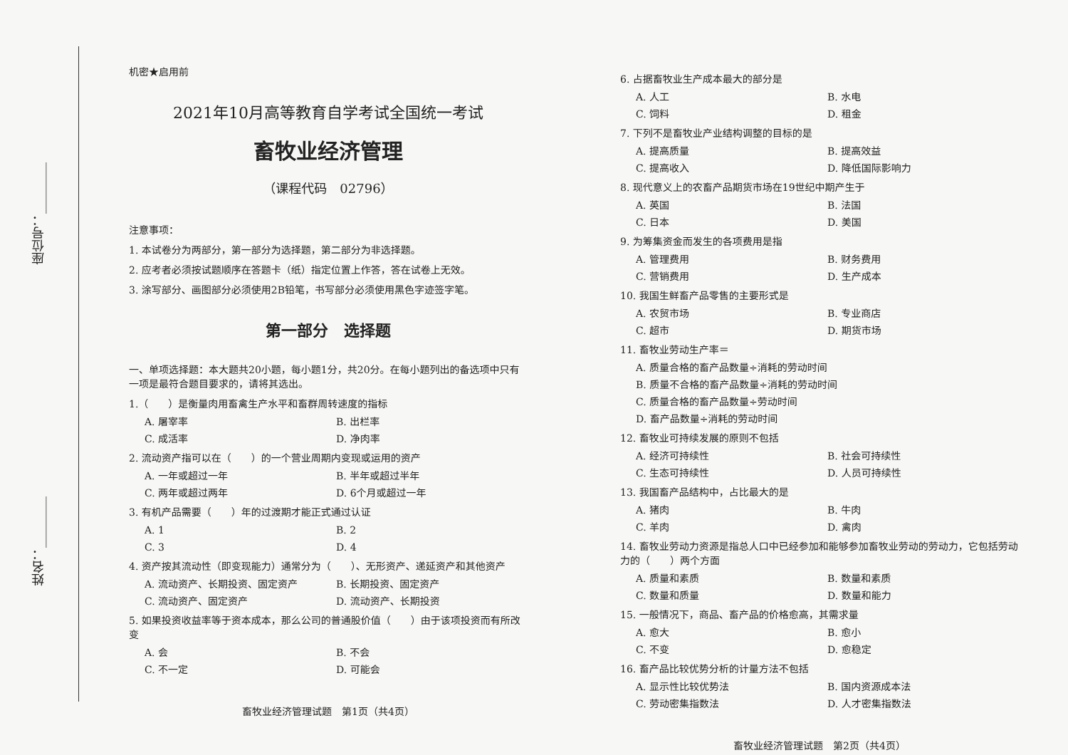座位号：________
姓名：________
机密★启用前
2021年10月高等教育自学考试全国统一考试
畜牧业经济管理
（课程代码　02796）
注意事项：
1. 本试卷分为两部分，第一部分为选择题，第二部分为非选择题。
2. 应考者必须按试题顺序在答题卡（纸）指定位置上作答，答在试卷上无效。
3. 涂写部分、画图部分必须使用2B铅笔，书写部分必须使用黑色字迹签字笔。
第一部分　选择题
一、单项选择题：本大题共20小题，每小题1分，共20分。在每小题列出的备选项中只有一项是最符合题目要求的，请将其选出。
1.（　　）是衡量肉用畜禽生产水平和畜群周转速度的指标
A. 屠宰率 B. 出栏率 C. 成活率 D. 净肉率
2. 流动资产指可以在（　　）的一个营业周期内变现或运用的资产
A. 一年或超过一年 B. 半年或超过半年 C. 两年或超过两年 D. 6个月或超过一年
3. 有机产品需要（　　）年的过渡期才能正式通过认证
A. 1 B. 2 C. 3 D. 4
4. 资产按其流动性（即变现能力）通常分为（　　）、无形资产、递延资产和其他资产
A. 流动资产、长期投资、固定资产 B. 长期投资、固定资产 C. 流动资产、固定资产 D. 流动资产、长期投资
5. 如果投资收益率等于资本成本，那么公司的普通股价值（　　）由于该项投资而有所改变
A. 会 B. 不会 C. 不一定 D. 可能会
畜牧业经济管理试题　第1页（共4页）
6. 占据畜牧业生产成本最大的部分是
A. 人工 B. 水电 C. 饲料 D. 租金
7. 下列不是畜牧业产业结构调整的目标的是
A. 提高质量 B. 提高效益 C. 提高收入 D. 降低国际影响力
8. 现代意义上的农畜产品期货市场在19世纪中期产生于
A. 英国 B. 法国 C. 日本 D. 美国
9. 为筹集资金而发生的各项费用是指
A. 管理费用 B. 财务费用 C. 营销费用 D. 生产成本
10. 我国生鲜畜产品零售的主要形式是
A. 农贸市场 B. 专业商店 C. 超市 D. 期货市场
11. 畜牧业劳动生产率＝
A. 质量合格的畜产品数量÷消耗的劳动时间
B. 质量不合格的畜产品数量÷消耗的劳动时间
C. 质量合格的畜产品数量÷劳动时间
D. 畜产品数量÷消耗的劳动时间
12. 畜牧业可持续发展的原则不包括
A. 经济可持续性 B. 社会可持续性 C. 生态可持续性 D. 人员可持续性
13. 我国畜产品结构中，占比最大的是
A. 猪肉 B. 牛肉 C. 羊肉 D. 禽肉
14. 畜牧业劳动力资源是指总人口中已经参加和能够参加畜牧业劳动的劳动力，它包括劳动力的（　　）两个方面
A. 质量和素质 B. 数量和素质 C. 数量和质量 D. 数量和能力
15. 一般情况下，商品、畜产品的价格愈高，其需求量
A. 愈大 B. 愈小 C. 不变 D. 愈稳定
16. 畜产品比较优势分析的计量方法不包括
A. 显示性比较优势法 B. 国内资源成本法 C. 劳动密集指数法 D. 人才密集指数法
畜牧业经济管理试题　第2页（共4页）